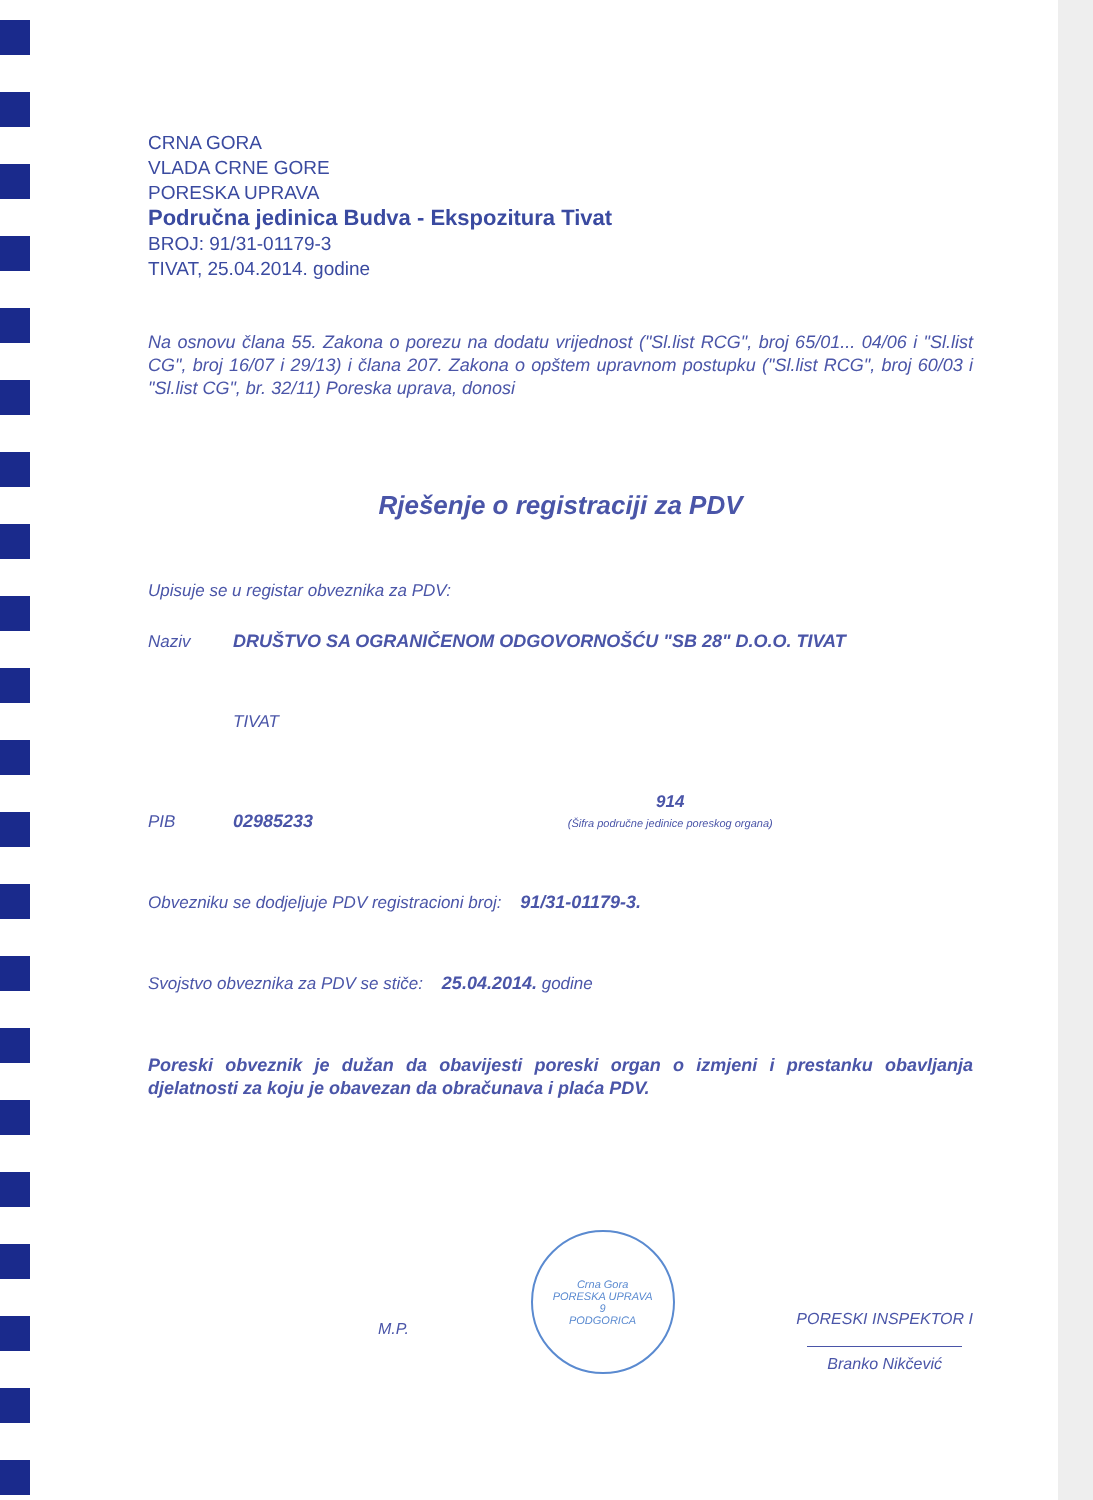CRNA GORA
VLADA CRNE GORE
PORESKA UPRAVA
Područna jedinica Budva - Ekspozitura Tivat
BROJ: 91/31-01179-3
TIVAT, 25.04.2014. godine
Na osnovu člana 55. Zakona o porezu na dodatu vrijednost ("Sl.list RCG", broj 65/01... 04/06 i "Sl.list CG", broj 16/07 i 29/13) i člana 207. Zakona o opštem upravnom postupku ("Sl.list RCG", broj 60/03 i "Sl.list CG", br. 32/11) Poreska uprava, donosi
Rješenje o registraciji za PDV
Upisuje se u registar obveznika za PDV:
Naziv DRUŠTVO SA OGRANIČENOM ODGOVORNOŠĆU "SB 28" D.O.O. TIVAT
TIVAT
PIB 02985233 914
(Šifra područne jedinice poreskog organa)
Obvezniku se dodjeljuje PDV registracioni broj: 91/31-01179-3.
Svojstvo obveznika za PDV se stiče: 25.04.2014. godine
Poreski obveznik je dužan da obavijesti poreski organ o izmjeni i prestanku obavljanja djelatnosti za koju je obavezan da obračunava i plaća PDV.
M.P.
Crna Gora
PORESKA UPRAVA
9
PODGORICA
PORESKI INSPEKTOR I
Branko Nikčević